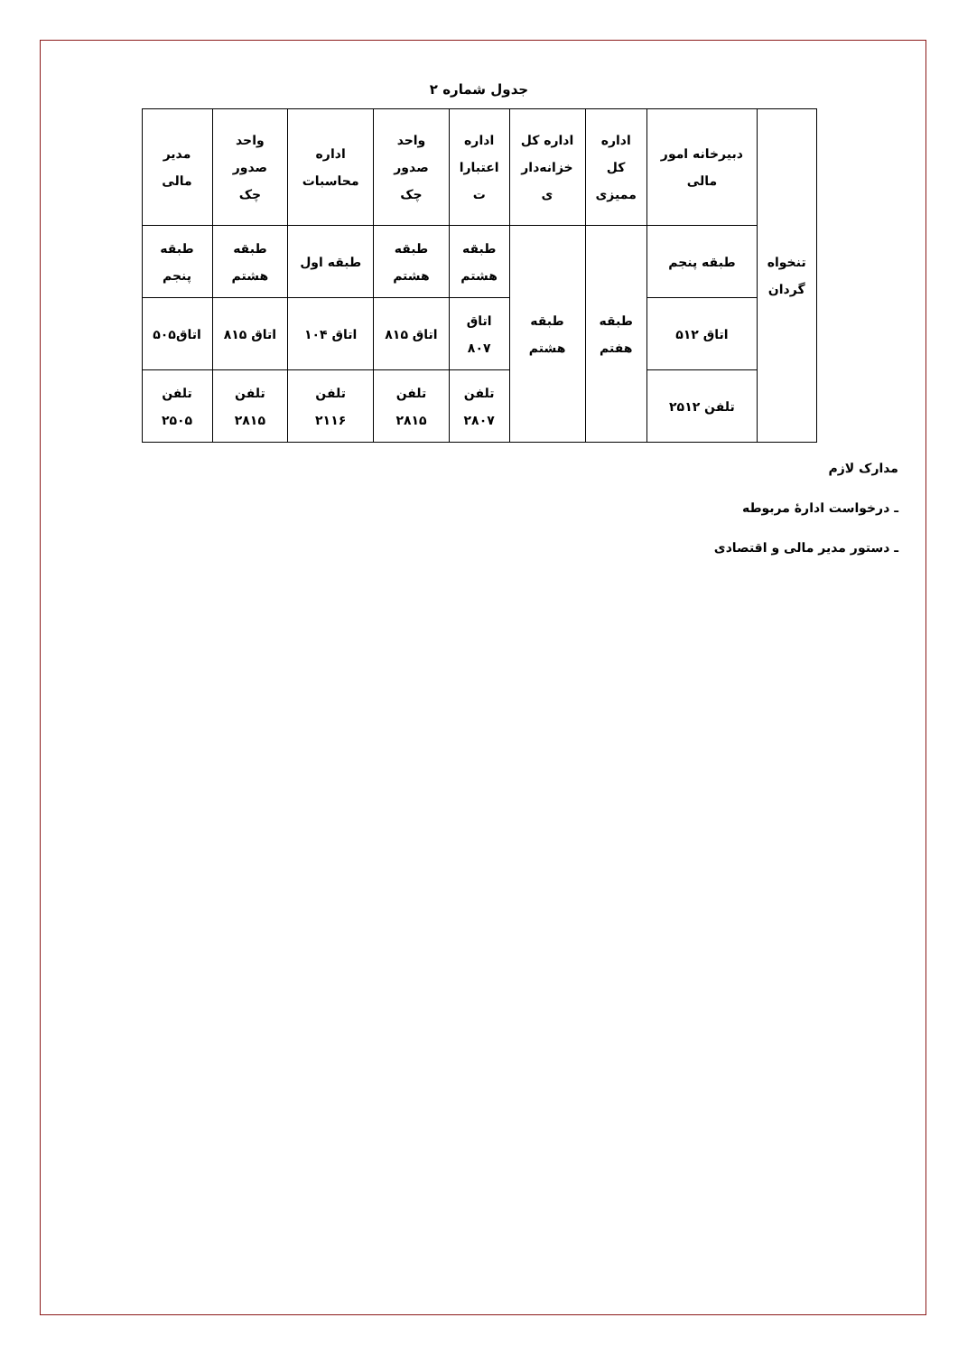جدول شماره ۲
| تنخواه گردان | دبیرخانه امور مالی | اداره کل ممیزی | اداره کل خزانه‌دار ی | اداره اعتبارا ت | واحد صدور چک | اداره محاسبات | واحد صدور چک | مدیر مالی |
| | طبقه پنجم | طبقه هفتم | طبقه هشتم | طبقه هشتم | طبقه هشتم | طبقه اول | طبقه هشتم | طبقه پنجم |
| | اتاق ۵۱۲ | | | اتاق ۸۰۷ | اتاق ۸۱۵ | اتاق ۱۰۴ | اتاق ۸۱۵ | اتاق۵۰۵ |
| | تلفن ۲۵۱۲ | | | تلفن ۲۸۰۷ | تلفن ۲۸۱۵ | تلفن ۲۱۱۶ | تلفن ۲۸۱۵ | تلفن ۲۵۰۵ |
مدارک لازم
ـ درخواست ادارهٔ مربوطه
ـ دستور مدیر مالی و اقتصادی